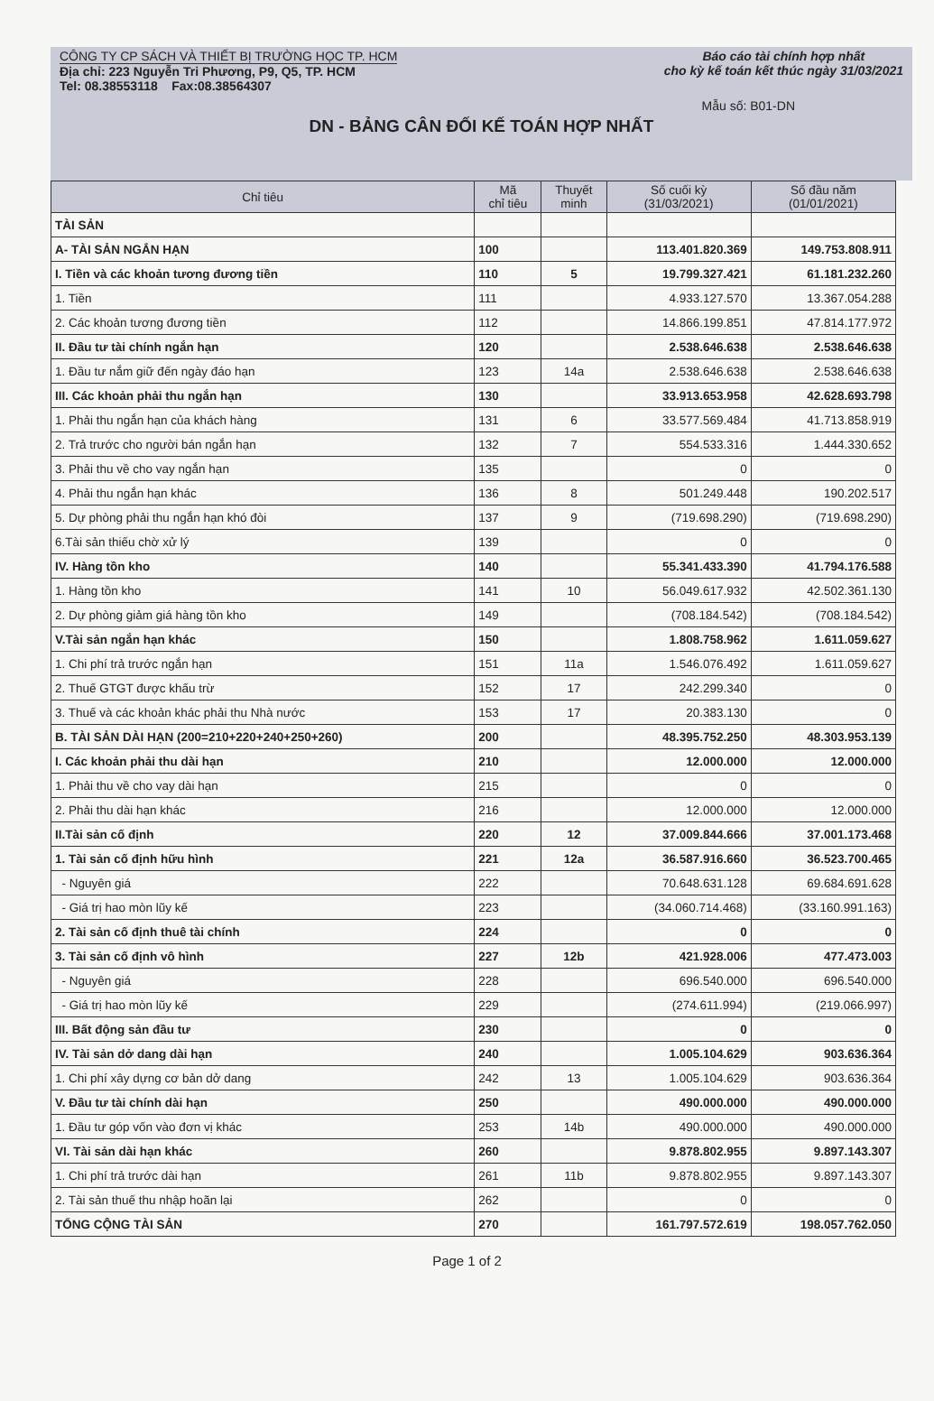CÔNG TY CP SÁCH VÀ THIẾT BỊ TRƯỜNG HỌC TP. HCM
Địa chỉ: 223 Nguyễn Tri Phương, P9, Q5, TP. HCM
Tel: 08.38553118 Fax:08.38564307
Báo cáo tài chính hợp nhất
cho kỳ kế toán kết thúc ngày 31/03/2021
Mẫu số: B01-DN
DN - BẢNG CÂN ĐỐI KẾ TOÁN HỢP NHẤT
| Chỉ tiêu | Mã chỉ tiêu | Thuyết minh | Số cuối kỳ (31/03/2021) | Số đầu năm (01/01/2021) |
| --- | --- | --- | --- | --- |
| TÀI SẢN | | | | |
| A- TÀI SẢN NGẮN HẠN | 100 | | 113.401.820.369 | 149.753.808.911 |
| I. Tiền và các khoản tương đương tiền | 110 | 5 | 19.799.327.421 | 61.181.232.260 |
| 1. Tiền | 111 | | 4.933.127.570 | 13.367.054.288 |
| 2. Các khoản tương đương tiền | 112 | | 14.866.199.851 | 47.814.177.972 |
| II. Đầu tư tài chính ngắn hạn | 120 | | 2.538.646.638 | 2.538.646.638 |
| 1. Đầu tư nắm giữ đến ngày đáo hạn | 123 | 14a | 2.538.646.638 | 2.538.646.638 |
| III. Các khoản phải thu ngắn hạn | 130 | | 33.913.653.958 | 42.628.693.798 |
| 1. Phải thu ngắn hạn của khách hàng | 131 | 6 | 33.577.569.484 | 41.713.858.919 |
| 2. Trả trước cho người bán ngắn hạn | 132 | 7 | 554.533.316 | 1.444.330.652 |
| 3. Phải thu về cho vay ngắn hạn | 135 | | 0 | 0 |
| 4. Phải thu ngắn hạn khác | 136 | 8 | 501.249.448 | 190.202.517 |
| 5. Dự phòng phải thu ngắn hạn khó đòi | 137 | 9 | (719.698.290) | (719.698.290) |
| 6.Tài sản thiếu chờ xử lý | 139 | | 0 | 0 |
| IV. Hàng tồn kho | 140 | | 55.341.433.390 | 41.794.176.588 |
| 1. Hàng tồn kho | 141 | 10 | 56.049.617.932 | 42.502.361.130 |
| 2. Dự phòng giảm giá hàng tồn kho | 149 | | (708.184.542) | (708.184.542) |
| V.Tài sản ngắn hạn khác | 150 | | 1.808.758.962 | 1.611.059.627 |
| 1. Chi phí trả trước ngắn hạn | 151 | 11a | 1.546.076.492 | 1.611.059.627 |
| 2. Thuế GTGT được khấu trừ | 152 | 17 | 242.299.340 | 0 |
| 3. Thuế và các khoản khác phải thu Nhà nước | 153 | 17 | 20.383.130 | 0 |
| B. TÀI SẢN DÀI HẠN (200=210+220+240+250+260) | 200 | | 48.395.752.250 | 48.303.953.139 |
| I. Các khoản phải thu dài hạn | 210 | | 12.000.000 | 12.000.000 |
| 1. Phải thu về cho vay dài hạn | 215 | | 0 | 0 |
| 2. Phải thu dài hạn khác | 216 | | 12.000.000 | 12.000.000 |
| II.Tài sản cố định | 220 | 12 | 37.009.844.666 | 37.001.173.468 |
| 1. Tài sản cố định hữu hình | 221 | 12a | 36.587.916.660 | 36.523.700.465 |
| - Nguyên giá | 222 | | 70.648.631.128 | 69.684.691.628 |
| - Giá trị hao mòn lũy kế | 223 | | (34.060.714.468) | (33.160.991.163) |
| 2. Tài sản cố định thuê tài chính | 224 | | 0 | 0 |
| 3. Tài sản cố định vô hình | 227 | 12b | 421.928.006 | 477.473.003 |
| - Nguyên giá | 228 | | 696.540.000 | 696.540.000 |
| - Giá trị hao mòn lũy kế | 229 | | (274.611.994) | (219.066.997) |
| III. Bất động sản đầu tư | 230 | | 0 | 0 |
| IV. Tài sản dở dang dài hạn | 240 | | 1.005.104.629 | 903.636.364 |
| 1. Chi phí xây dựng cơ bản dở dang | 242 | 13 | 1.005.104.629 | 903.636.364 |
| V. Đầu tư tài chính dài hạn | 250 | | 490.000.000 | 490.000.000 |
| 1. Đầu tư góp vốn vào đơn vị khác | 253 | 14b | 490.000.000 | 490.000.000 |
| VI. Tài sản dài hạn khác | 260 | | 9.878.802.955 | 9.897.143.307 |
| 1. Chi phí trả trước dài hạn | 261 | 11b | 9.878.802.955 | 9.897.143.307 |
| 2. Tài sản thuế thu nhập hoãn lại | 262 | | 0 | 0 |
| TỔNG CỘNG TÀI SẢN | 270 | | 161.797.572.619 | 198.057.762.050 |
Page 1 of 2